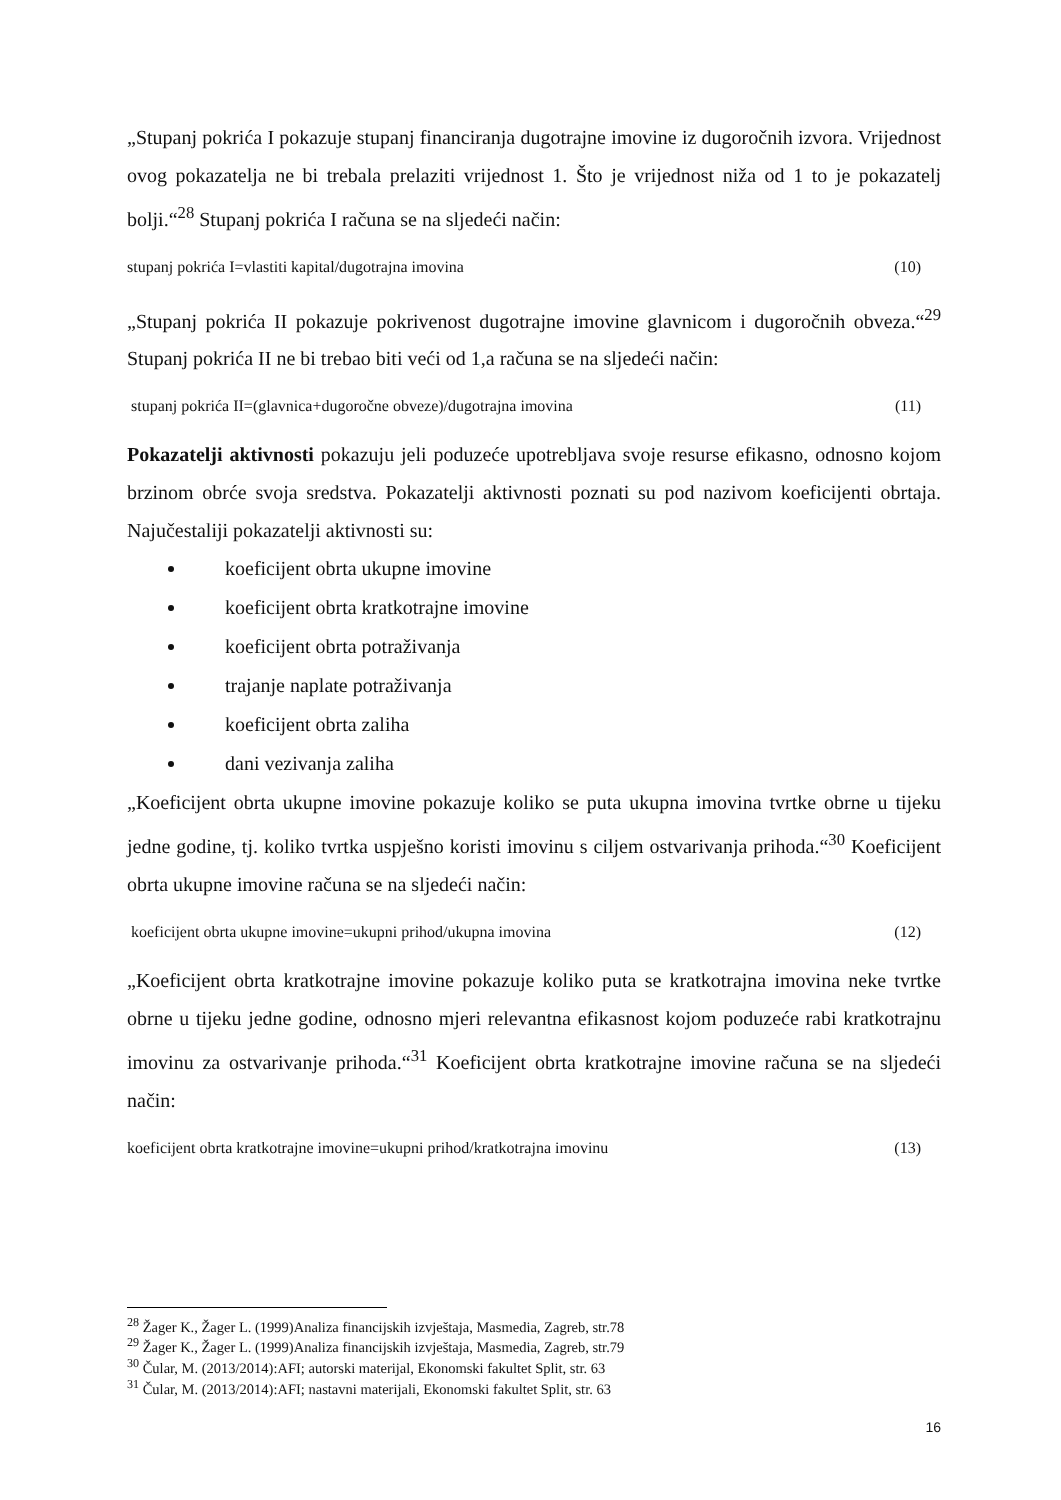„Stupanj pokrića I pokazuje stupanj financiranja dugotrajne imovine iz dugoročnih izvora. Vrijednost ovog pokazatelja ne bi trebala prelaziti vrijednost 1. Što je vrijednost niža od 1 to je pokazatelj bolji.“<sup>28</sup> Stupanj pokrića I računa se na sljedeći način:
stupanj pokrića I=vlastiti kapital/dugotrajna imovina (10)
„Stupanj pokrića II pokazuje pokrivenost dugotrajne imovine glavnicom i dugoročnih obveza.“<sup>29</sup> Stupanj pokrića II ne bi trebao biti veći od 1,a računa se na sljedeći način:
stupanj pokrića II=(glavnica+dugoročne obveze)/dugotrajna imovina (11)
Pokazatelji aktivnosti pokazuju jeli poduzeće upotrebljava svoje resurse efikasno, odnosno kojom brzinom obrće svoja sredstva. Pokazatelji aktivnosti poznati su pod nazivom koeficijenti obrtaja. Najučestaliji pokazatelji aktivnosti su:
koeficijent obrta ukupne imovine
koeficijent obrta kratkotrajne imovine
koeficijent obrta potraživanja
trajanje naplate potraživanja
koeficijent obrta zaliha
dani vezivanja zaliha
„Koeficijent obrta ukupne imovine pokazuje koliko se puta ukupna imovina tvrtke obrne u tijeku jedne godine, tj. koliko tvrtka uspješno koristi imovinu s ciljem ostvarivanja prihoda.“<sup>30</sup> Koeficijent obrta ukupne imovine računa se na sljedeći način:
koeficijent obrta ukupne imovine=ukupni prihod/ukupna imovina (12)
„Koeficijent obrta kratkotrajne imovine pokazuje koliko puta se kratkotrajna imovina neke tvrtke obrne u tijeku jedne godine, odnosno mjeri relevantna efikasnost kojom poduzeće rabi kratkotrajnu imovinu za ostvarivanje prihoda.“<sup>31</sup> Koeficijent obrta kratkotrajne imovine računa se na sljedeći način:
koeficijent obrta kratkotrajne imovine=ukupni prihod/kratkotrajna imovinu (13)
<sup>28</sup> Žager K., Žager L. (1999)Analiza financijskih izvještaja, Masmedia, Zagreb, str.78
<sup>29</sup> Žager K., Žager L. (1999)Analiza financijskih izvještaja, Masmedia, Zagreb, str.79
<sup>30</sup> Čular, M. (2013/2014):AFI; autorski materijal, Ekonomski fakultet Split, str. 63
<sup>31</sup> Čular, M. (2013/2014):AFI; nastavni materijali, Ekonomski fakultet Split, str. 63
16